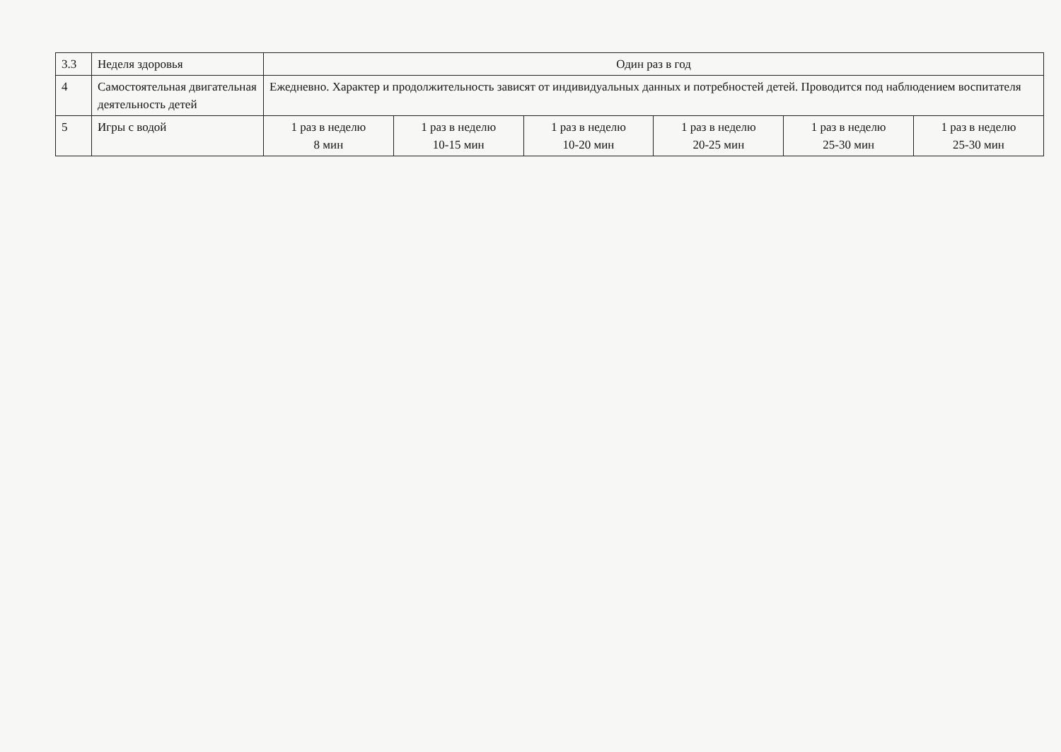| 3.3 | Неделя здоровья | Один раз в год | | | | | |
| 4 | Самостоятельная двигательная деятельность детей | Ежедневно. Характер и продолжительность зависят от индивидуальных данных и потребностей детей. Проводится под наблюдением воспитателя | | | | | |
| 5 | Игры с водой | 1 раз в неделю 8 мин | 1 раз в неделю 10-15 мин | 1 раз в неделю 10-20 мин | 1 раз в неделю 20-25 мин | 1 раз в неделю 25-30 мин | 1 раз в неделю 25-30 мин |